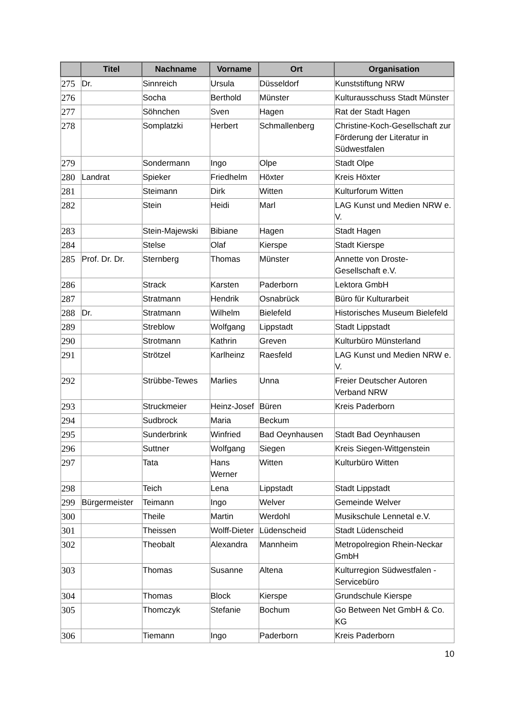| | Titel | Nachname | Vorname | Ort | Organisation |
| --- | --- | --- | --- | --- | --- |
| 275 | Dr. | Sinnreich | Ursula | Düsseldorf | Kunststiftung NRW |
| 276 | | Socha | Berthold | Münster | Kulturausschuss Stadt Münster |
| 277 | | Söhnchen | Sven | Hagen | Rat der Stadt Hagen |
| 278 | | Somplatzki | Herbert | Schmallenberg | Christine-Koch-Gesellschaft zur Förderung der Literatur in Südwestfalen |
| 279 | | Sondermann | Ingo | Olpe | Stadt Olpe |
| 280 | Landrat | Spieker | Friedhelm | Höxter | Kreis Höxter |
| 281 | | Steimann | Dirk | Witten | Kulturforum Witten |
| 282 | | Stein | Heidi | Marl | LAG Kunst und Medien NRW e. V. |
| 283 | | Stein-Majewski | Bibiane | Hagen | Stadt Hagen |
| 284 | | Stelse | Olaf | Kierspe | Stadt Kierspe |
| 285 | Prof. Dr. Dr. | Sternberg | Thomas | Münster | Annette von Droste-Gesellschaft e.V. |
| 286 | | Strack | Karsten | Paderborn | Lektora GmbH |
| 287 | | Stratmann | Hendrik | Osnabrück | Büro für Kulturarbeit |
| 288 | Dr. | Stratmann | Wilhelm | Bielefeld | Historisches Museum Bielefeld |
| 289 | | Streblow | Wolfgang | Lippstadt | Stadt Lippstadt |
| 290 | | Strotmann | Kathrin | Greven | Kulturbüro Münsterland |
| 291 | | Strötzel | Karlheinz | Raesfeld | LAG Kunst und Medien NRW e. V. |
| 292 | | Strübbe-Tewes | Marlies | Unna | Freier Deutscher Autoren Verband NRW |
| 293 | | Struckmeier | Heinz-Josef | Büren | Kreis Paderborn |
| 294 | | Sudbrock | Maria | Beckum | |
| 295 | | Sunderbrink | Winfried | Bad Oeynhausen | Stadt Bad Oeynhausen |
| 296 | | Suttner | Wolfgang | Siegen | Kreis Siegen-Wittgenstein |
| 297 | | Tata | Hans Werner | Witten | Kulturbüro Witten |
| 298 | | Teich | Lena | Lippstadt | Stadt Lippstadt |
| 299 | Bürgermeister | Teimann | Ingo | Welver | Gemeinde Welver |
| 300 | | Theile | Martin | Werdohl | Musikschule Lennetal e.V. |
| 301 | | Theissen | Wolff-Dieter | Lüdenscheid | Stadt Lüdenscheid |
| 302 | | Theobalt | Alexandra | Mannheim | Metropolregion Rhein-Neckar GmbH |
| 303 | | Thomas | Susanne | Altena | Kulturregion Südwestfalen - Servicebüro |
| 304 | | Thomas | Block | Kierspe | Grundschule Kierspe |
| 305 | | Thomczyk | Stefanie | Bochum | Go Between Net GmbH & Co. KG |
| 306 | | Tiemann | Ingo | Paderborn | Kreis Paderborn |
10